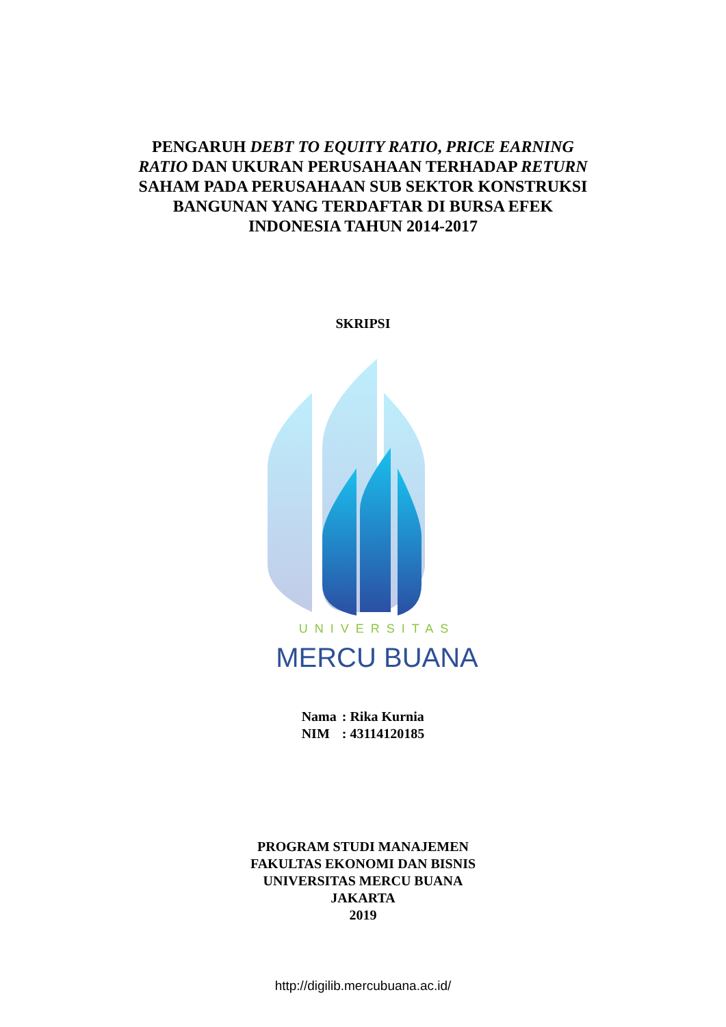PENGARUH DEBT TO EQUITY RATIO, PRICE EARNING
RATIO DAN UKURAN PERUSAHAAN TERHADAP RETURN
SAHAM PADA PERUSAHAAN SUB SEKTOR KONSTRUKSI
BANGUNAN YANG TERDAFTAR DI BURSA EFEK
INDONESIA TAHUN 2014-2017
SKRIPSI
UNIVERSITAS
MERCU BUANA
| Nama | : Rika Kurnia |
| NIM | : 43114120185 |
PROGRAM STUDI MANAJEMEN
FAKULTAS EKONOMI DAN BISNIS
UNIVERSITAS MERCU BUANA
JAKARTA
2019
http://digilib.mercubuana.ac.id/